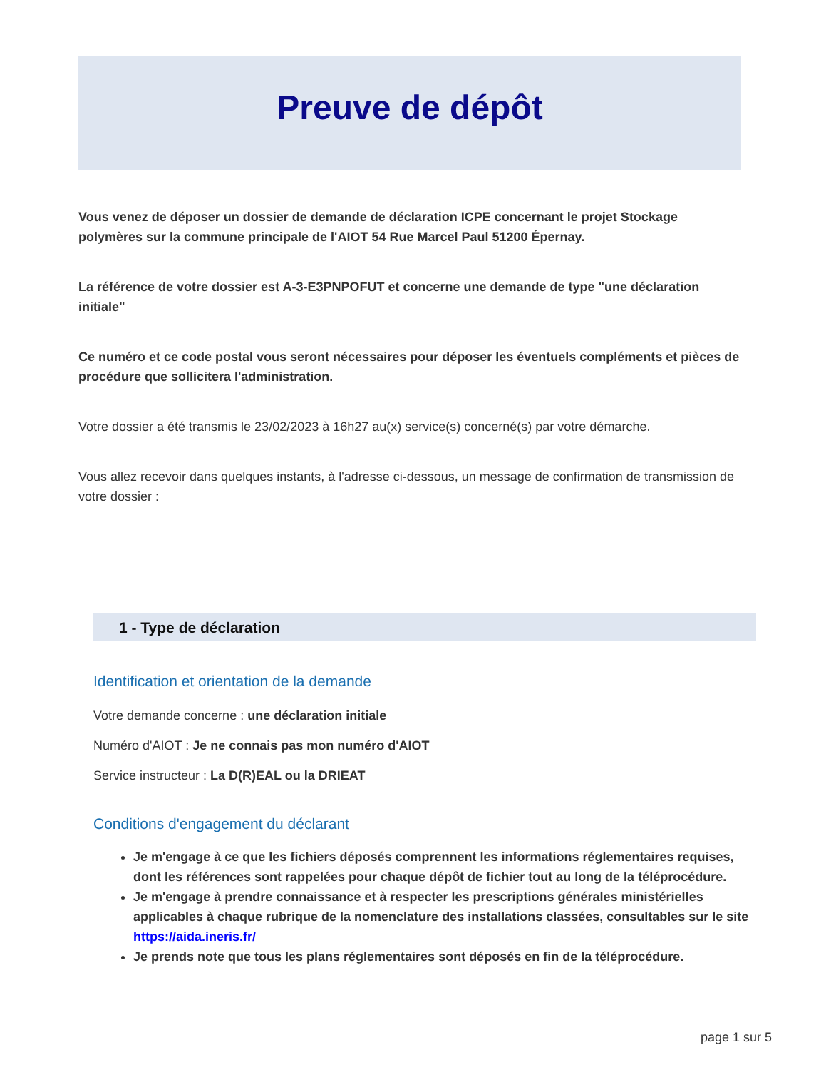Preuve de dépôt
Vous venez de déposer un dossier de demande de déclaration ICPE concernant le projet Stockage polymères sur la commune principale de l'AIOT 54 Rue Marcel Paul 51200 Épernay.
La référence de votre dossier est A-3-E3PNPOFUT et concerne une demande de type "une déclaration initiale"
Ce numéro et ce code postal vous seront nécessaires pour déposer les éventuels compléments et pièces de procédure que sollicitera l'administration.
Votre dossier a été transmis le 23/02/2023 à 16h27 au(x) service(s) concerné(s) par votre démarche.
Vous allez recevoir dans quelques instants, à l'adresse ci-dessous, un message de confirmation de transmission de votre dossier :
1 - Type de déclaration
Identification et orientation de la demande
Votre demande concerne : une déclaration initiale
Numéro d'AIOT : Je ne connais pas mon numéro d'AIOT
Service instructeur : La D(R)EAL ou la DRIEAT
Conditions d'engagement du déclarant
Je m'engage à ce que les fichiers déposés comprennent les informations réglementaires requises, dont les références sont rappelées pour chaque dépôt de fichier tout au long de la téléprocédure.
Je m'engage à prendre connaissance et à respecter les prescriptions générales ministérielles applicables à chaque rubrique de la nomenclature des installations classées, consultables sur le site https://aida.ineris.fr/
Je prends note que tous les plans réglementaires sont déposés en fin de la téléprocédure.
page 1 sur 5